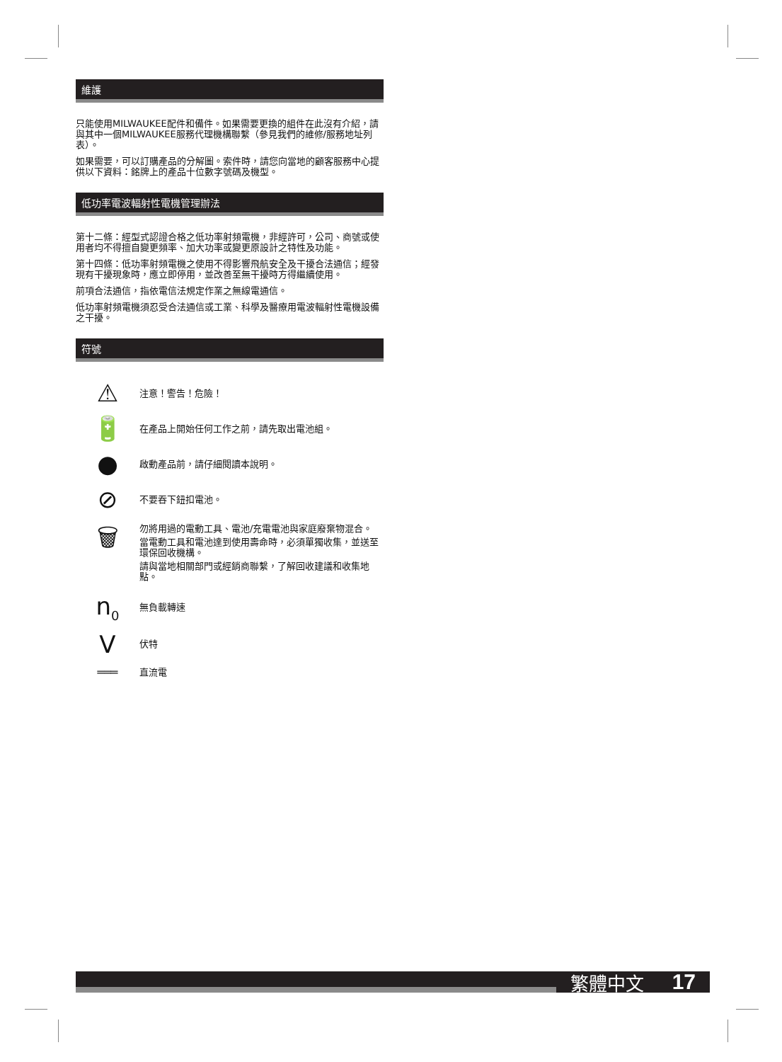維護
只能使用MILWAUKEE配件和備件。如果需要更換的組件在此沒有介紹，請與其中一個MILWAUKEE服務代理機構聯繫（參見我們的維修/服務地址列表）。
如果需要，可以訂購產品的分解圖。索件時，請您向當地的顧客服務中心提供以下資料：銘牌上的產品十位數字號碼及機型。
低功率電波輻射性電機管理辦法
第十二條：經型式認證合格之低功率射頻電機，非經許可，公司、商號或使用者均不得擅自變更頻率、加大功率或變更原設計之特性及功能。
第十四條：低功率射頻電機之使用不得影響飛航安全及干擾合法通信；經發現有干擾現象時，應立即停用，並改善至無干擾時方得繼續使用。
前項合法通信，指依電信法規定作業之無線電通信。
低功率射頻電機須忍受合法通信或工業、科學及醫療用電波輻射性電機設備之干擾。
符號
⚠
注意！警告！危險！
🔋
在產品上開始任何工作之前，請先取出電池組。
●
啟動產品前，請仔細閱讀本說明。
⊘
不要吞下鈕扣電池。
🗑
勿將用過的電動工具、電池/充電電池與家庭廢棄物混合。
當電動工具和電池達到使用壽命時，必須單獨收集，並送至環保回收機構。
請與當地相關部門或經銷商聯繫，了解回收建議和收集地點。
n<sub>0</sub>
無負載轉速
V
伏特
═══
直流電
繁體中文 17